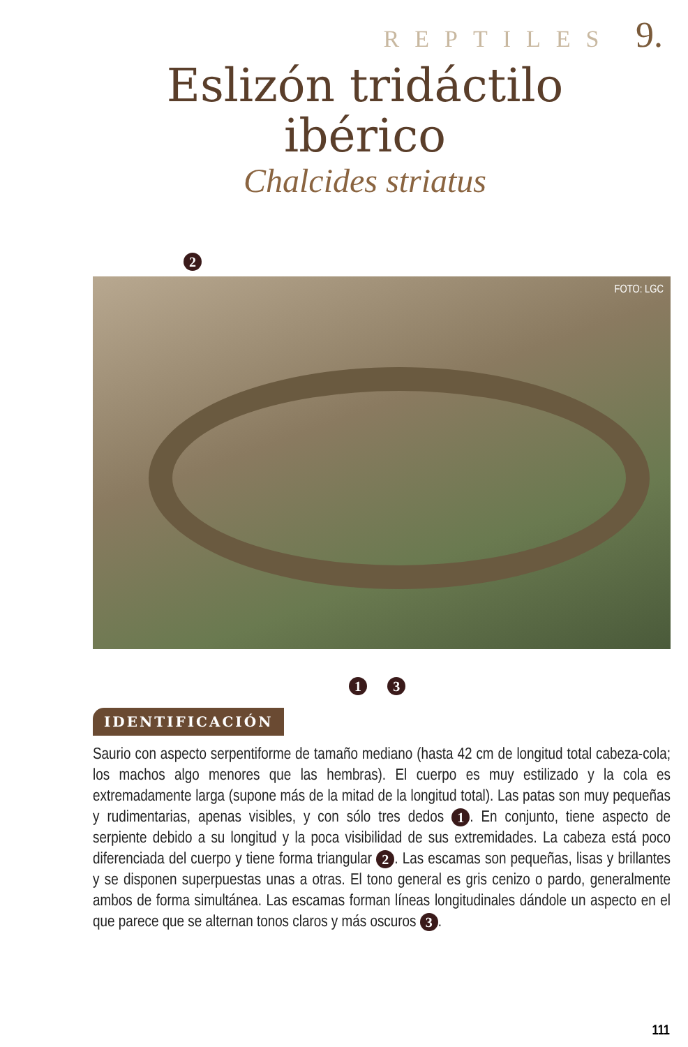REPTILES 9.
Eslizón tridáctilo ibérico
Chalcides striatus
2
FOTO: LGC
1 3
IDENTIFICACIÓN
Saurio con aspecto serpentiforme de tamaño mediano (hasta 42 cm de longitud total cabeza-cola; los machos algo menores que las hembras). El cuerpo es muy estilizado y la cola es extremadamente larga (supone más de la mitad de la longitud total). Las patas son muy pequeñas y rudimentarias, apenas visibles, y con sólo tres dedos 1. En conjunto, tiene aspecto de serpiente debido a su longitud y la poca visibilidad de sus extremidades. La cabeza está poco diferenciada del cuerpo y tiene forma triangular 2. Las escamas son pequeñas, lisas y brillantes y se disponen superpuestas unas a otras. El tono general es gris cenizo o pardo, generalmente ambos de forma simultánea. Las escamas forman líneas longitudinales dándole un aspecto en el que parece que se alternan tonos claros y más oscuros 3.
111